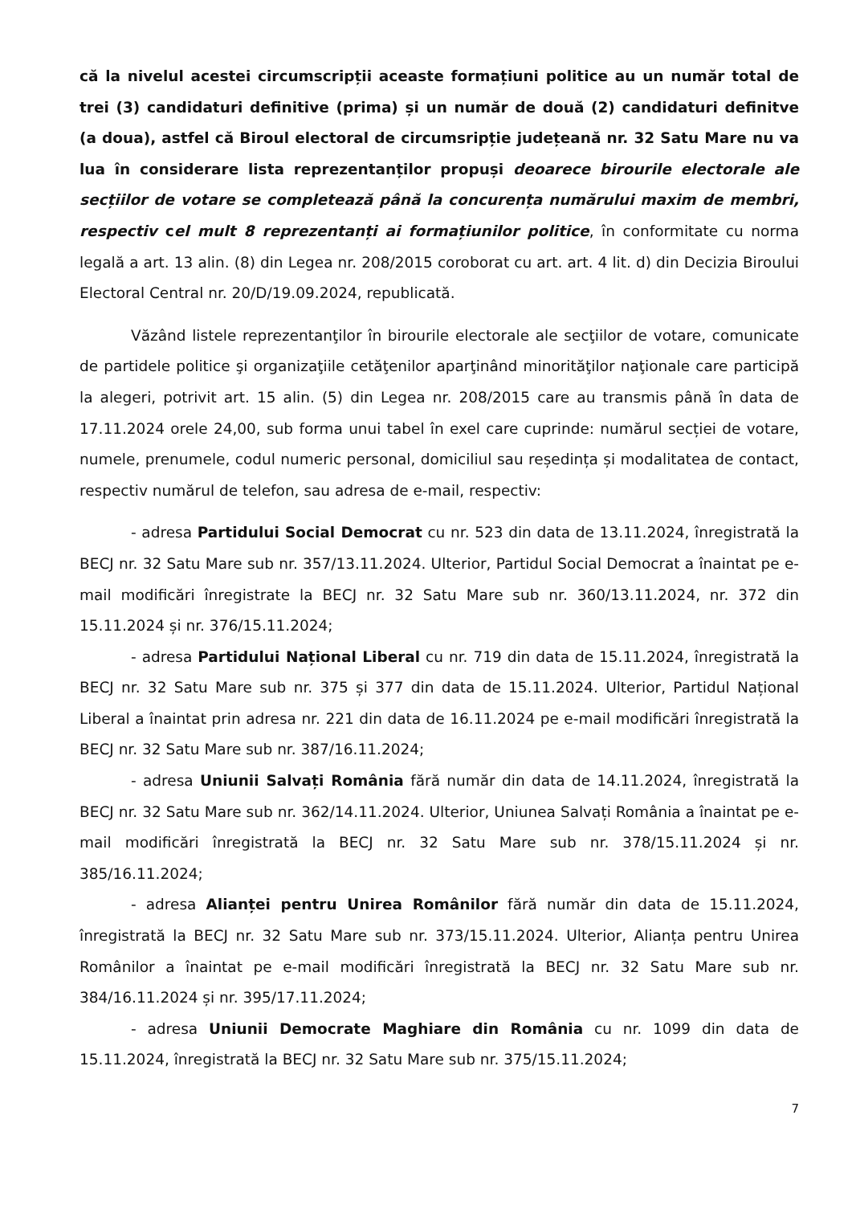că la nivelul acestei circumscripții aceaste formațiuni politice au un număr total de trei (3) candidaturi definitive (prima) și un număr de două (2) candidaturi definitve (a doua), astfel că Biroul electoral de circumsripție județeană nr. 32 Satu Mare nu va lua în considerare lista reprezentanților propuși deoarece birourile electorale ale secțiilor de votare se completează până la concurența numărului maxim de membri, respectiv cel mult 8 reprezentanți ai formațiunilor politice, în conformitate cu norma legală a art. 13 alin. (8) din Legea nr. 208/2015 coroborat cu art. art. 4 lit. d) din Decizia Biroului Electoral Central nr. 20/D/19.09.2024, republicată.
Văzând listele reprezentanţilor în birourile electorale ale secţiilor de votare, comunicate de partidele politice şi organizaţiile cetăţenilor aparţinând minorităţilor naţionale care participă la alegeri, potrivit art. 15 alin. (5) din Legea nr. 208/2015 care au transmis până în data de 17.11.2024 orele 24,00, sub forma unui tabel în exel care cuprinde: numărul secției de votare, numele, prenumele, codul numeric personal, domiciliul sau reședința și modalitatea de contact, respectiv numărul de telefon, sau adresa de e-mail, respectiv:
- adresa Partidului Social Democrat cu nr. 523 din data de 13.11.2024, înregistrată la BECJ nr. 32 Satu Mare sub nr. 357/13.11.2024. Ulterior, Partidul Social Democrat a înaintat pe e-mail modificări înregistrate la BECJ nr. 32 Satu Mare sub nr. 360/13.11.2024, nr. 372 din 15.11.2024 și nr. 376/15.11.2024;
- adresa Partidului Național Liberal cu nr. 719 din data de 15.11.2024, înregistrată la BECJ nr. 32 Satu Mare sub nr. 375 și 377 din data de 15.11.2024. Ulterior, Partidul Național Liberal a înaintat prin adresa nr. 221 din data de 16.11.2024 pe e-mail modificări înregistrată la BECJ nr. 32 Satu Mare sub nr. 387/16.11.2024;
- adresa Uniunii Salvați România fără număr din data de 14.11.2024, înregistrată la BECJ nr. 32 Satu Mare sub nr. 362/14.11.2024. Ulterior, Uniunea Salvați România a înaintat pe e-mail modificări înregistrată la BECJ nr. 32 Satu Mare sub nr. 378/15.11.2024 și nr. 385/16.11.2024;
- adresa Alianței pentru Unirea Românilor fără număr din data de 15.11.2024, înregistrată la BECJ nr. 32 Satu Mare sub nr. 373/15.11.2024. Ulterior, Alianța pentru Unirea Românilor a înaintat pe e-mail modificări înregistrată la BECJ nr. 32 Satu Mare sub nr. 384/16.11.2024 și nr. 395/17.11.2024;
- adresa Uniunii Democrate Maghiare din România cu nr. 1099 din data de 15.11.2024, înregistrată la BECJ nr. 32 Satu Mare sub nr. 375/15.11.2024;
7